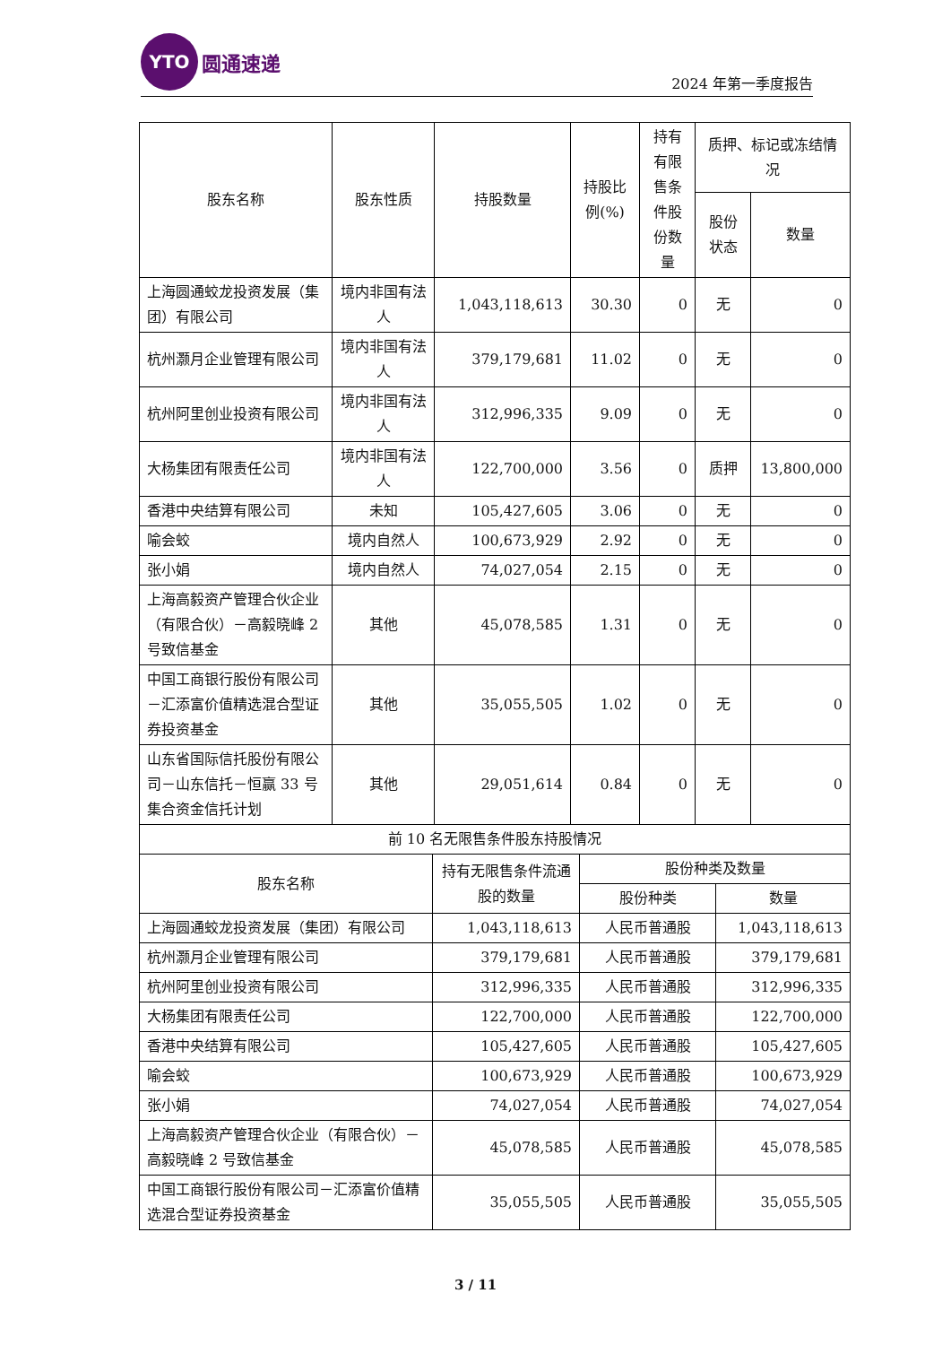YTO
圆通速递
2024 年第一季度报告
| 股东名称 | 股东性质 | 持股数量 | 持股比例(%) | 持有有限售条件股份数量 | 质押、标记或冻结情况 | |
| --- | --- | --- | --- | --- | --- | --- |
| | | | | | 股份状态 | 数量 |
| 上海圆通蛟龙投资发展（集团）有限公司 | 境内非国有法人 | 1,043,118,613 | 30.30 | 0 | 无 | 0 |
| 杭州灏月企业管理有限公司 | 境内非国有法人 | 379,179,681 | 11.02 | 0 | 无 | 0 |
| 杭州阿里创业投资有限公司 | 境内非国有法人 | 312,996,335 | 9.09 | 0 | 无 | 0 |
| 大杨集团有限责任公司 | 境内非国有法人 | 122,700,000 | 3.56 | 0 | 质押 | 13,800,000 |
| 香港中央结算有限公司 | 未知 | 105,427,605 | 3.06 | 0 | 无 | 0 |
| 喻会蛟 | 境内自然人 | 100,673,929 | 2.92 | 0 | 无 | 0 |
| 张小娟 | 境内自然人 | 74,027,054 | 2.15 | 0 | 无 | 0 |
| 上海高毅资产管理合伙企业（有限合伙）－高毅晓峰 2 号致信基金 | 其他 | 45,078,585 | 1.31 | 0 | 无 | 0 |
| 中国工商银行股份有限公司－汇添富价值精选混合型证券投资基金 | 其他 | 35,055,505 | 1.02 | 0 | 无 | 0 |
| 山东省国际信托股份有限公司－山东信托－恒赢 33 号集合资金信托计划 | 其他 | 29,051,614 | 0.84 | 0 | 无 | 0 |
| 前 10 名无限售条件股东持股情况 | | | |
| --- | --- | --- | --- |
| 股东名称 | 持有无限售条件流通股的数量 | 股份种类及数量 | |
| | | 股份种类 | 数量 |
| 上海圆通蛟龙投资发展（集团）有限公司 | 1,043,118,613 | 人民币普通股 | 1,043,118,613 |
| 杭州灏月企业管理有限公司 | 379,179,681 | 人民币普通股 | 379,179,681 |
| 杭州阿里创业投资有限公司 | 312,996,335 | 人民币普通股 | 312,996,335 |
| 大杨集团有限责任公司 | 122,700,000 | 人民币普通股 | 122,700,000 |
| 香港中央结算有限公司 | 105,427,605 | 人民币普通股 | 105,427,605 |
| 喻会蛟 | 100,673,929 | 人民币普通股 | 100,673,929 |
| 张小娟 | 74,027,054 | 人民币普通股 | 74,027,054 |
| 上海高毅资产管理合伙企业（有限合伙）－高毅晓峰 2 号致信基金 | 45,078,585 | 人民币普通股 | 45,078,585 |
| 中国工商银行股份有限公司－汇添富价值精选混合型证券投资基金 | 35,055,505 | 人民币普通股 | 35,055,505 |
3 / 11